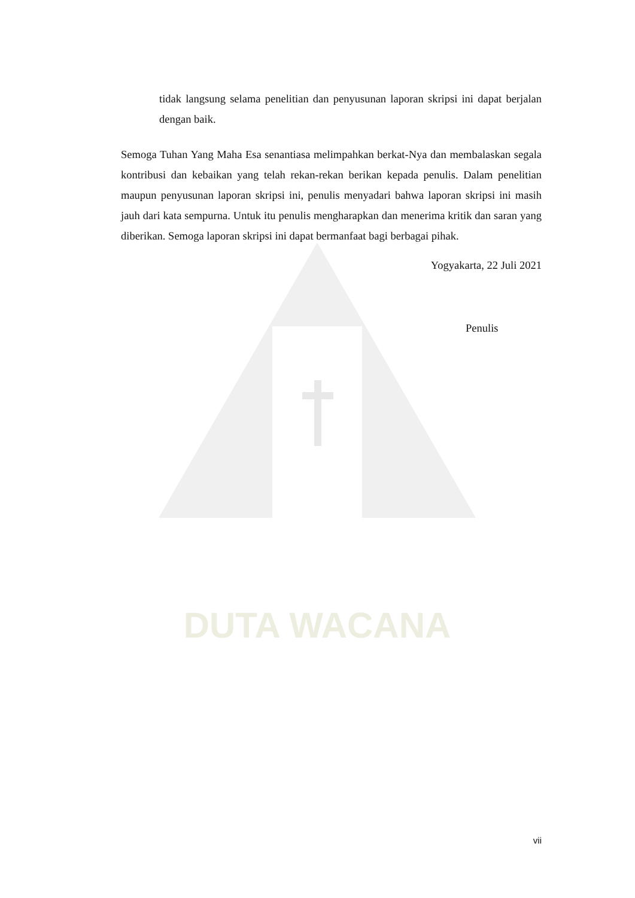DUTA WACANA
tidak langsung selama penelitian dan penyusunan laporan skripsi ini dapat berjalan dengan baik.
Semoga Tuhan Yang Maha Esa senantiasa melimpahkan berkat-Nya dan membalaskan segala kontribusi dan kebaikan yang telah rekan-rekan berikan kepada penulis. Dalam penelitian maupun penyusunan laporan skripsi ini, penulis menyadari bahwa laporan skripsi ini masih jauh dari kata sempurna. Untuk itu penulis mengharapkan dan menerima kritik dan saran yang diberikan. Semoga laporan skripsi ini dapat bermanfaat bagi berbagai pihak.
Yogyakarta, 22 Juli 2021
Penulis
vii